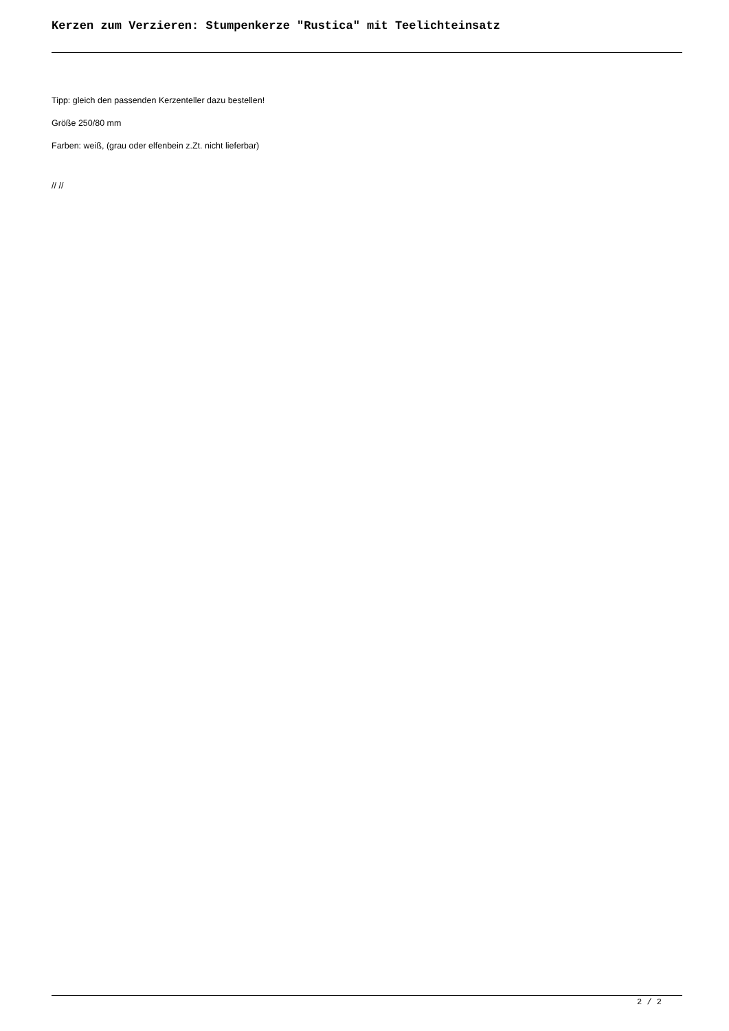Kerzen zum Verzieren: Stumpenkerze "Rustica" mit Teelichteinsatz
Tipp: gleich den passenden Kerzenteller dazu bestellen!
Größe 250/80 mm
Farben: weiß, (grau oder elfenbein z.Zt. nicht lieferbar)
// //
2 / 2